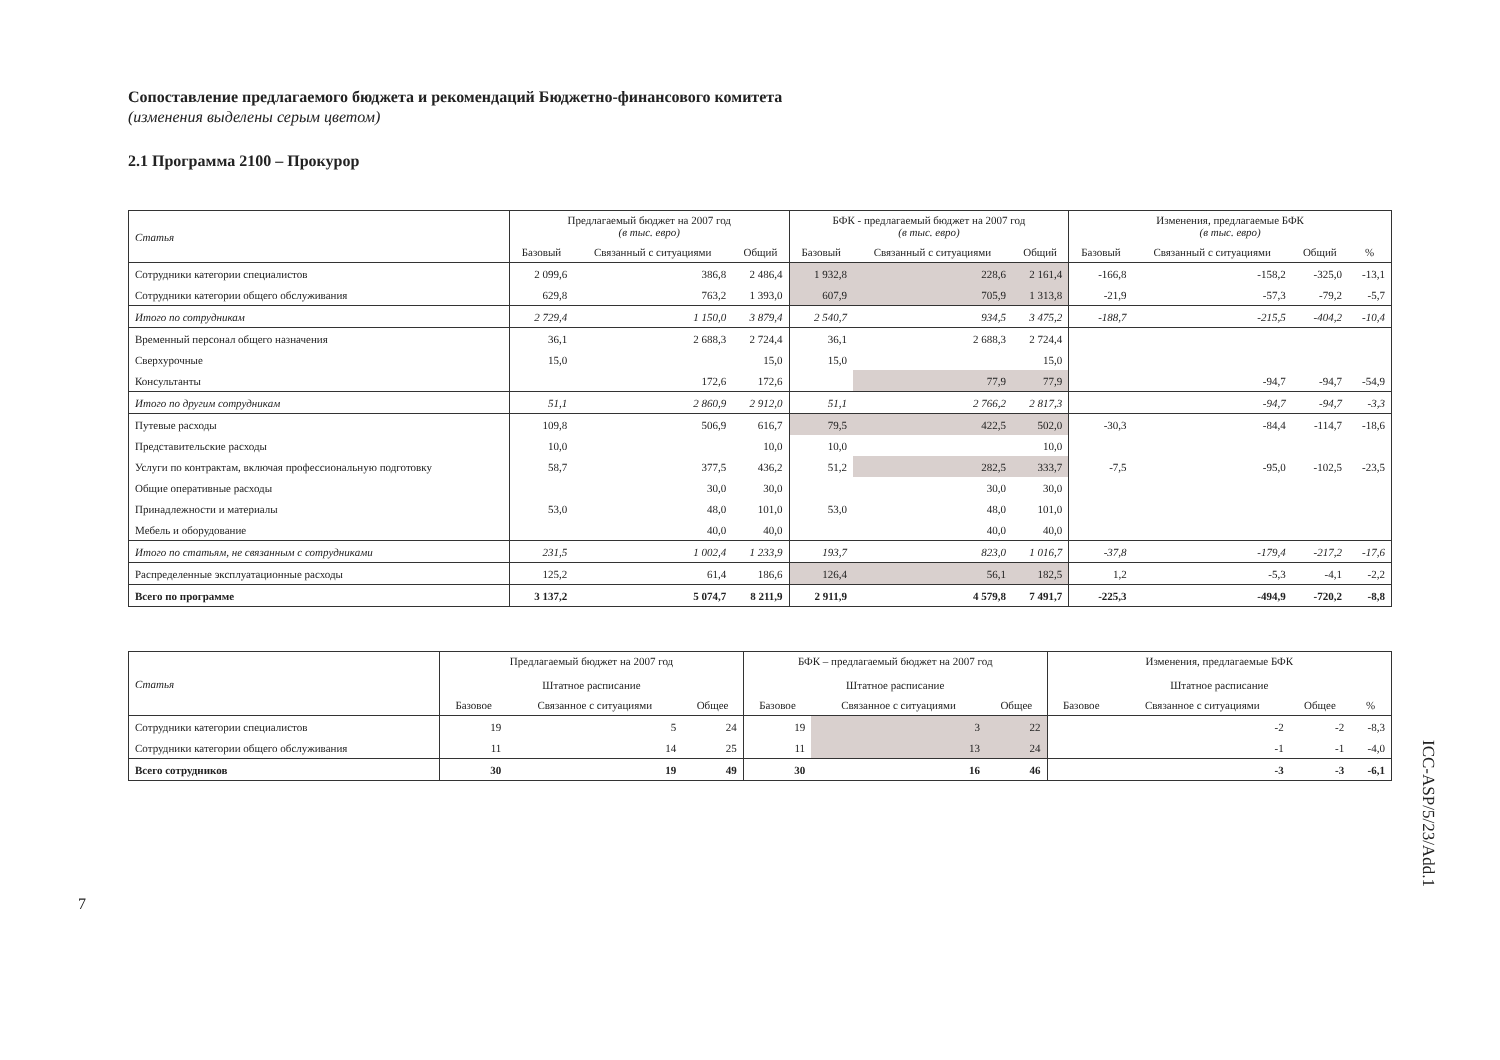Сопоставление предлагаемого бюджета и рекомендаций Бюджетно-финансового комитета
(изменения выделены серым цветом)
2.1 Программа 2100 – Прокурор
| Статья | Предлагаемый бюджет на 2007 год (в тыс. евро) | | | БФК - предлагаемый бюджет на 2007 год (в тыс. евро) | | | Изменения, предлагаемые БФК (в тыс. евро) | | | |
| --- | --- | --- | --- | --- | --- | --- | --- | --- | --- | --- |
| | Базовый | Связанный с ситуациями | Общий | Базовый | Связанный с ситуациями | Общий | Базовый | Связанный с ситуациями | Общий | % |
| Сотрудники категории специалистов | 2 099,6 | 386,8 | 2 486,4 | 1 932,8 | 228,6 | 2 161,4 | -166,8 | -158,2 | -325,0 | -13,1 |
| Сотрудники категории общего обслуживания | 629,8 | 763,2 | 1 393,0 | 607,9 | 705,9 | 1 313,8 | -21,9 | -57,3 | -79,2 | -5,7 |
| Итого по сотрудникам | 2 729,4 | 1 150,0 | 3 879,4 | 2 540,7 | 934,5 | 3 475,2 | -188,7 | -215,5 | -404,2 | -10,4 |
| Временный персонал общего назначения | 36,1 | 2 688,3 | 2 724,4 | 36,1 | 2 688,3 | 2 724,4 | | | | |
| Сверхурочные | 15,0 | | 15,0 | 15,0 | | 15,0 | | | | |
| Консультанты | | 172,6 | 172,6 | | 77,9 | 77,9 | | -94,7 | -94,7 | -54,9 |
| Итого по другим сотрудникам | 51,1 | 2 860,9 | 2 912,0 | 51,1 | 2 766,2 | 2 817,3 | | -94,7 | -94,7 | -3,3 |
| Путевые расходы | 109,8 | 506,9 | 616,7 | 79,5 | 422,5 | 502,0 | -30,3 | -84,4 | -114,7 | -18,6 |
| Представительские расходы | 10,0 | | 10,0 | 10,0 | | 10,0 | | | | |
| Услуги по контрактам, включая профессиональную подготовку | 58,7 | 377,5 | 436,2 | 51,2 | 282,5 | 333,7 | -7,5 | -95,0 | -102,5 | -23,5 |
| Общие оперативные расходы | | 30,0 | 30,0 | | 30,0 | 30,0 | | | | |
| Принадлежности и материалы | 53,0 | 48,0 | 101,0 | 53,0 | 48,0 | 101,0 | | | | |
| Мебель и оборудование | | 40,0 | 40,0 | | 40,0 | 40,0 | | | | |
| Итого по статьям, не связанным с сотрудниками | 231,5 | 1 002,4 | 1 233,9 | 193,7 | 823,0 | 1 016,7 | -37,8 | -179,4 | -217,2 | -17,6 |
| Распределенные эксплуатационные расходы | 125,2 | 61,4 | 186,6 | 126,4 | 56,1 | 182,5 | 1,2 | -5,3 | -4,1 | -2,2 |
| Всего по программе | 3 137,2 | 5 074,7 | 8 211,9 | 2 911,9 | 4 579,8 | 7 491,7 | -225,3 | -494,9 | -720,2 | -8,8 |
| Статья | Предлагаемый бюджет на 2007 год Штатное расписание | | | БФК – предлагаемый бюджет на 2007 год Штатное расписание | | | Изменения, предлагаемые БФК Штатное расписание | | | |
| --- | --- | --- | --- | --- | --- | --- | --- | --- | --- | --- |
| | Базовое | Связанное с ситуациями | Общее | Базовое | Связанное с ситуациями | Общее | Базовое | Связанное с ситуациями | Общее | % |
| Сотрудники категории специалистов | 19 | 5 | 24 | 19 | 3 | 22 | | -2 | -2 | -8,3 |
| Сотрудники категории общего обслуживания | 11 | 14 | 25 | 11 | 13 | 24 | | -1 | -1 | -4,0 |
| Всего сотрудников | 30 | 19 | 49 | 30 | 16 | 46 | | -3 | -3 | -6,1 |
ICC-ASP/5/23/Add.1
7